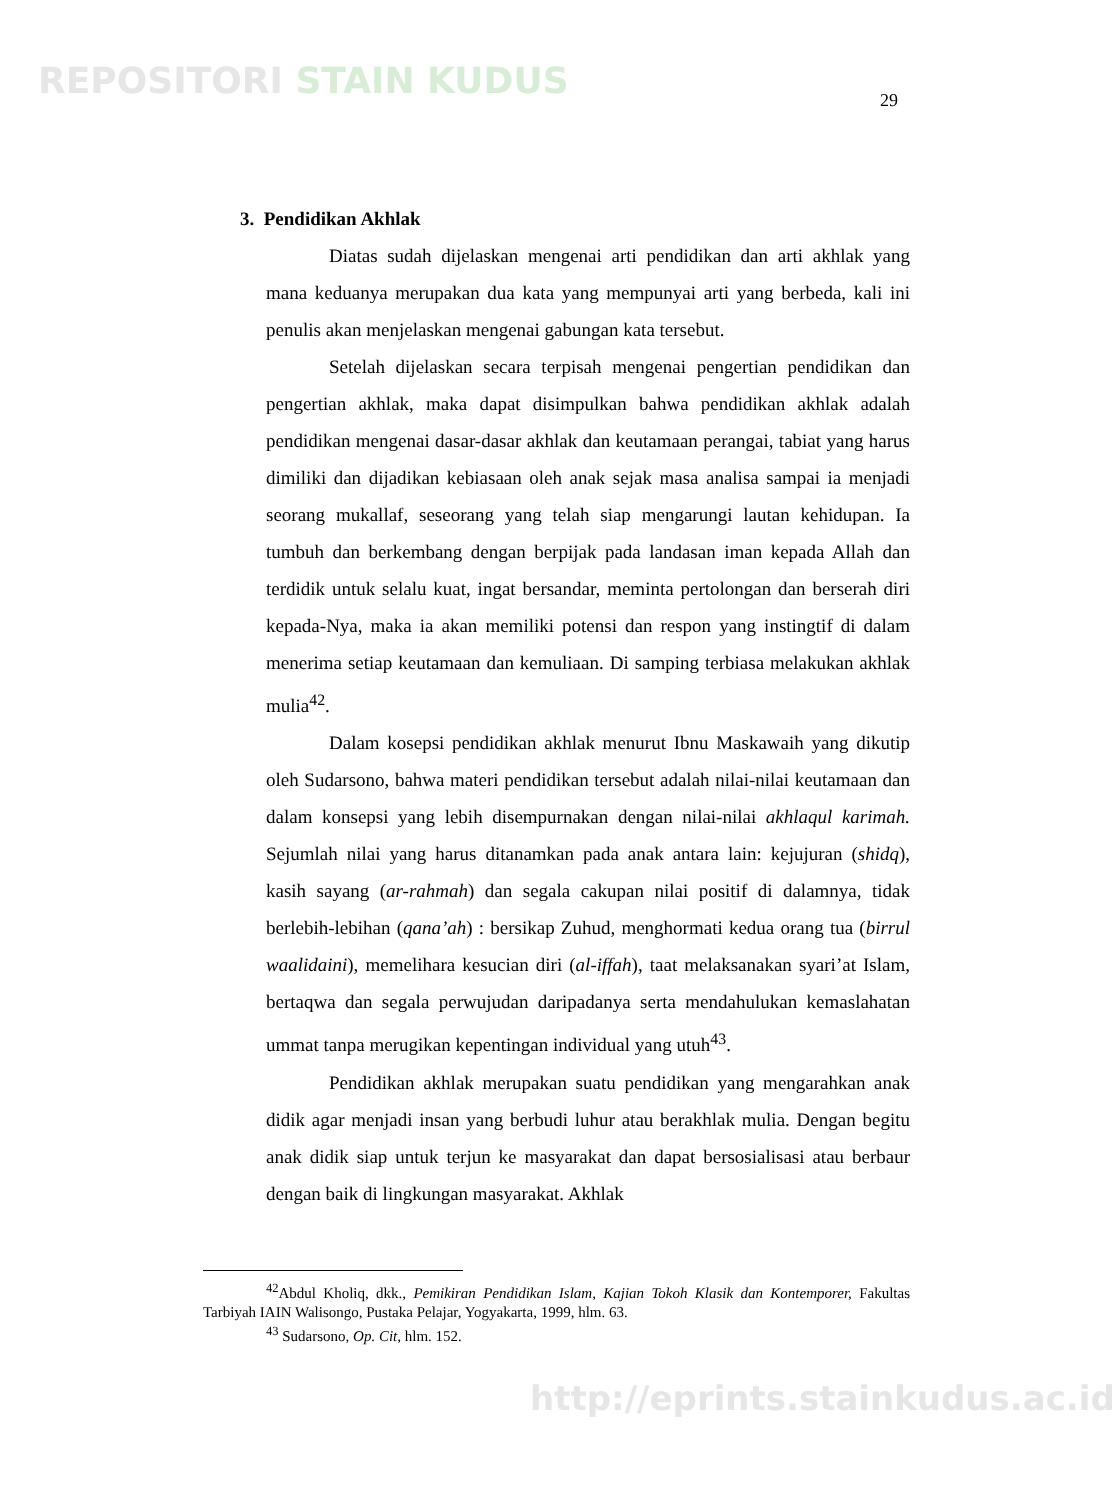REPOSITORI STAIN KUDUS 29
3. Pendidikan Akhlak
Diatas sudah dijelaskan mengenai arti pendidikan dan arti akhlak yang mana keduanya merupakan dua kata yang mempunyai arti yang berbeda, kali ini penulis akan menjelaskan mengenai gabungan kata tersebut.
Setelah dijelaskan secara terpisah mengenai pengertian pendidikan dan pengertian akhlak, maka dapat disimpulkan bahwa pendidikan akhlak adalah pendidikan mengenai dasar-dasar akhlak dan keutamaan perangai, tabiat yang harus dimiliki dan dijadikan kebiasaan oleh anak sejak masa analisa sampai ia menjadi seorang mukallaf, seseorang yang telah siap mengarungi lautan kehidupan. Ia tumbuh dan berkembang dengan berpijak pada landasan iman kepada Allah dan terdidik untuk selalu kuat, ingat bersandar, meminta pertolongan dan berserah diri kepada-Nya, maka ia akan memiliki potensi dan respon yang instingtif di dalam menerima setiap keutamaan dan kemuliaan. Di samping terbiasa melakukan akhlak mulia<sup>42</sup>.
Dalam kosepsi pendidikan akhlak menurut Ibnu Maskawaih yang dikutip oleh Sudarsono, bahwa materi pendidikan tersebut adalah nilai-nilai keutamaan dan dalam konsepsi yang lebih disempurnakan dengan nilai-nilai akhlaqul karimah. Sejumlah nilai yang harus ditanamkan pada anak antara lain: kejujuran (shidq), kasih sayang (ar-rahmah) dan segala cakupan nilai positif di dalamnya, tidak berlebih-lebihan (qana’ah) : bersikap Zuhud, menghormati kedua orang tua (birrul waalidaini), memelihara kesucian diri (al-iffah), taat melaksanakan syari’at Islam, bertaqwa dan segala perwujudan daripadanya serta mendahulukan kemaslahatan ummat tanpa merugikan kepentingan individual yang utuh<sup>43</sup>.
Pendidikan akhlak merupakan suatu pendidikan yang mengarahkan anak didik agar menjadi insan yang berbudi luhur atau berakhlak mulia. Dengan begitu anak didik siap untuk terjun ke masyarakat dan dapat bersosialisasi atau berbaur dengan baik di lingkungan masyarakat. Akhlak
<sup>42</sup> Abdul Kholiq, dkk., Pemikiran Pendidikan Islam, Kajian Tokoh Klasik dan Kontemporer, Fakultas Tarbiyah IAIN Walisongo, Pustaka Pelajar, Yogyakarta, 1999, hlm. 63.
<sup>43</sup> Sudarsono, Op. Cit, hlm. 152.
http://eprints.stainkudus.ac.id